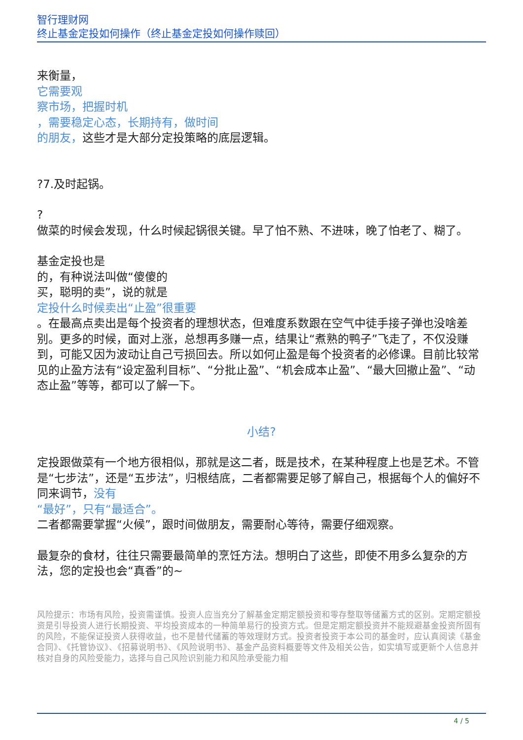智行理财网
终止基金定投如何操作（终止基金定投如何操作赎回）
来衡量，
它需要观
察市场，把握时机
，需要稳定心态，长期持有，做时间
的朋友，这些才是大部分定投策略的底层逻辑。
?7.及时起锅。
?
做菜的时候会发现，什么时候起锅很关键。早了怕不熟、不进味，晚了怕老了、糊了。
基金定投也是
的，有种说法叫做“傻傻的
买，聪明的卖”，说的就是
定投什么时候卖出“止盈”很重要
。在最高点卖出是每个投资者的理想状态，但难度系数跟在空气中徒手接子弹也没啥差别。更多的时候，面对上涨，总想再多赚一点，结果让“煮熟的鸭子”飞走了，不仅没赚到，可能又因为波动让自己亏损回去。所以如何止盈是每个投资者的必修课。目前比较常见的止盈方法有“设定盈利目标”、“分批止盈”、“机会成本止盈”、“最大回撤止盈”、“动态止盈”等等，都可以了解一下。
小结?
定投跟做菜有一个地方很相似，那就是这二者，既是技术，在某种程度上也是艺术。不管是“七步法”，还是“五步法”，归根结底，二者都需要足够了解自己，根据每个人的偏好不同来调节，没有
“最好”，只有“最适合”。
二者都需要掌握“火候”，跟时间做朋友，需要耐心等待，需要仔细观察。
最复杂的食材，往往只需要最简单的烹饪方法。想明白了这些，即使不用多么复杂的方法，您的定投也会“真香”的~
风险提示：市场有风险，投资需谨慎。投资人应当充分了解基金定期定额投资和零存整取等储蓄方式的区别。定期定额投资是引导投资人进行长期投资、平均投资成本的一种简单易行的投资方式。但是定期定额投资并不能规避基金投资所固有的风险，不能保证投资人获得收益，也不是替代储蓄的等效理财方式。投资者投资于本公司的基金时，应认真阅读《基金合同》、《托管协议》、《招募说明书》、《风险说明书》、基金产品资料概要等文件及相关公告，如实填写或更新个人信息并核对自身的风险受能力，选择与自己风险识别能力和风险承受能力相
4 / 5